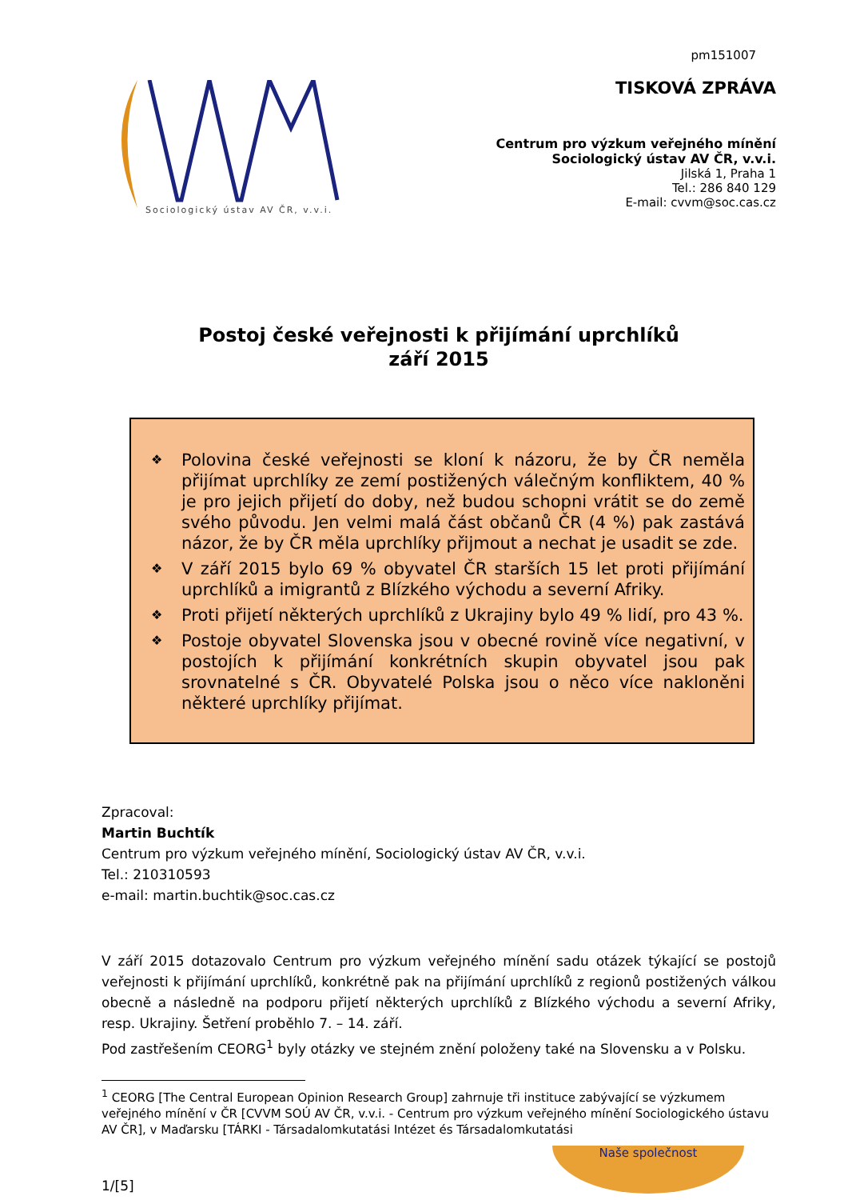Sociologický ústav AV ČR, v.v.i.
pm151007
TISKOVÁ ZPRÁVA
Centrum pro výzkum veřejného mínění
Sociologický ústav AV ČR, v.v.i.
Jilská 1, Praha 1
Tel.: 286 840 129
E-mail: cvvm@soc.cas.cz
Postoj české veřejnosti k přijímání uprchlíků
září 2015
❖ Polovina české veřejnosti se kloní k názoru, že by ČR neměla přijímat uprchlíky ze zemí postižených válečným konfliktem, 40 % je pro jejich přijetí do doby, než budou schopni vrátit se do země svého původu. Jen velmi malá část občanů ČR (4 %) pak zastává názor, že by ČR měla uprchlíky přijmout a nechat je usadit se zde.
❖ V září 2015 bylo 69 % obyvatel ČR starších 15 let proti přijímání uprchlíků a imigrantů z Blízkého východu a severní Afriky.
❖ Proti přijetí některých uprchlíků z Ukrajiny bylo 49 % lidí, pro 43 %.
❖ Postoje obyvatel Slovenska jsou v obecné rovině více negativní, v postojích k přijímání konkrétních skupin obyvatel jsou pak srovnatelné s ČR. Obyvatelé Polska jsou o něco více nakloněni některé uprchlíky přijímat.
Zpracoval:
Martin Buchtík
Centrum pro výzkum veřejného mínění, Sociologický ústav AV ČR, v.v.i.
Tel.: 210310593
e-mail: martin.buchtik@soc.cas.cz
V září 2015 dotazovalo Centrum pro výzkum veřejného mínění sadu otázek týkající se postojů veřejnosti k přijímání uprchlíků, konkrétně pak na přijímání uprchlíků z regionů postižených válkou obecně a následně na podporu přijetí některých uprchlíků z Blízkého východu a severní Afriky, resp. Ukrajiny. Šetření proběhlo 7. – 14. září.
Pod zastřešením CEORG<sup>1</sup> byly otázky ve stejném znění položeny také na Slovensku a v Polsku.
<sup>1</sup> CEORG [The Central European Opinion Research Group] zahrnuje tři instituce zabývající se výzkumem veřejného mínění v ČR [CVVM SOÚ AV ČR, v.v.i. - Centrum pro výzkum veřejného mínění Sociologického ústavu AV ČR], v Maďarsku [TÁRKI - Társadalomkutatási Intézet és Társadalomkutatási
1/[5]
Naše společnost